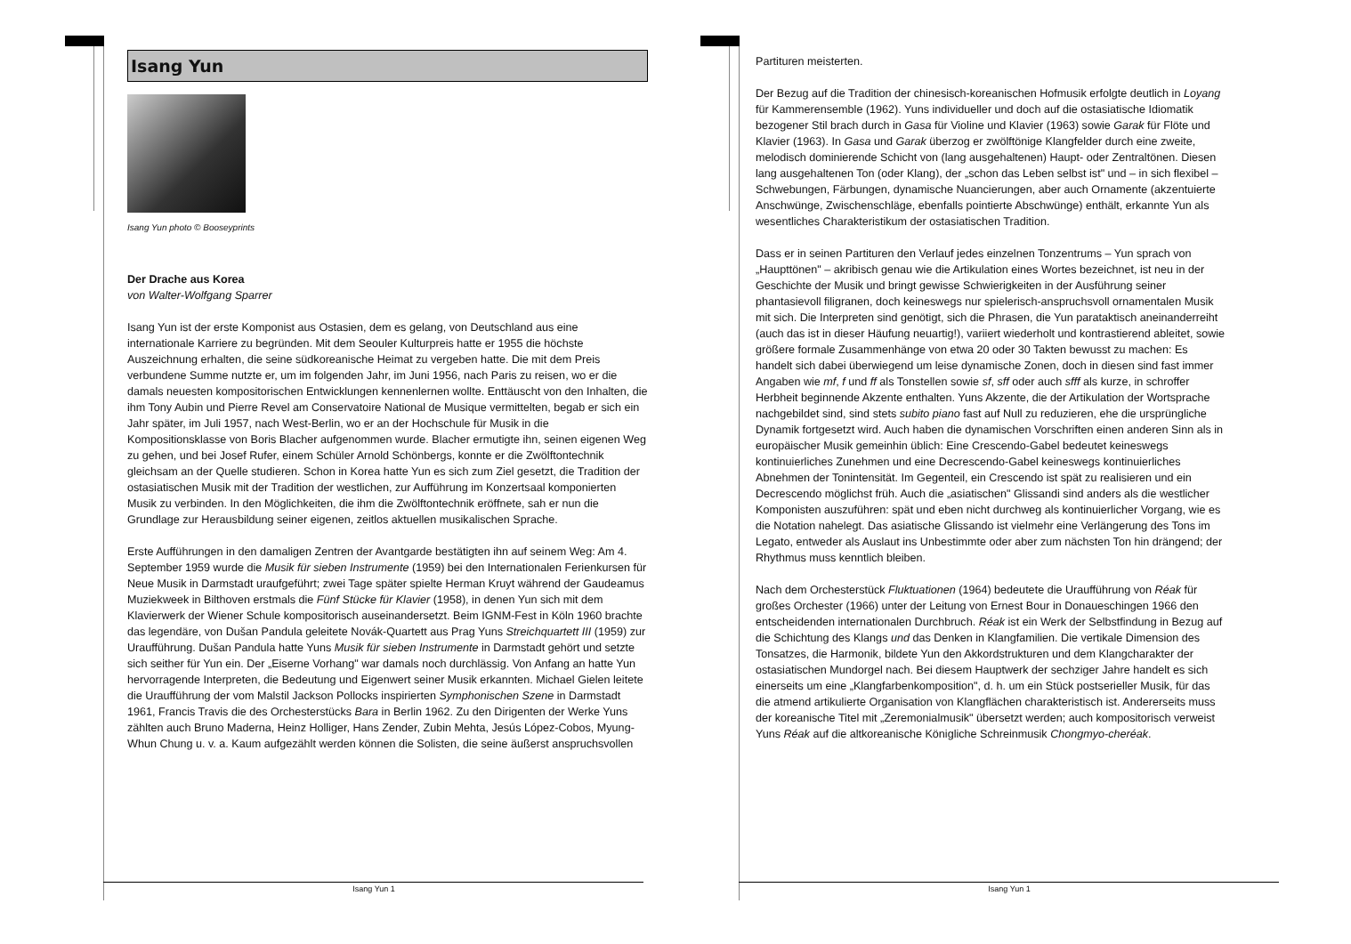Isang Yun
Isang Yun photo © Booseyprints
Der Drache aus Korea
von Walter-Wolfgang Sparrer
Isang Yun ist der erste Komponist aus Ostasien, dem es gelang, von Deutschland aus eine internationale Karriere zu begründen. Mit dem Seouler Kulturpreis hatte er 1955 die höchste Auszeichnung erhalten, die seine südkoreanische Heimat zu vergeben hatte. Die mit dem Preis verbundene Summe nutzte er, um im folgenden Jahr, im Juni 1956, nach Paris zu reisen, wo er die damals neuesten kompositorischen Entwicklungen kennenlernen wollte. Enttäuscht von den Inhalten, die ihm Tony Aubin und Pierre Revel am Conservatoire National de Musique vermittelten, begab er sich ein Jahr später, im Juli 1957, nach West-Berlin, wo er an der Hochschule für Musik in die Kompositionsklasse von Boris Blacher aufgenommen wurde. Blacher ermutigte ihn, seinen eigenen Weg zu gehen, und bei Josef Rufer, einem Schüler Arnold Schönbergs, konnte er die Zwölftontechnik gleichsam an der Quelle studieren. Schon in Korea hatte Yun es sich zum Ziel gesetzt, die Tradition der ostasiatischen Musik mit der Tradition der westlichen, zur Aufführung im Konzertsaal komponierten Musik zu verbinden. In den Möglichkeiten, die ihm die Zwölftontechnik eröffnete, sah er nun die Grundlage zur Herausbildung seiner eigenen, zeitlos aktuellen musikalischen Sprache.
Erste Aufführungen in den damaligen Zentren der Avantgarde bestätigten ihn auf seinem Weg: Am 4. September 1959 wurde die Musik für sieben Instrumente (1959) bei den Internationalen Ferienkursen für Neue Musik in Darmstadt uraufgeführt; zwei Tage später spielte Herman Kruyt während der Gaudeamus Muziekweek in Bilthoven erstmals die Fünf Stücke für Klavier (1958), in denen Yun sich mit dem Klavierwerk der Wiener Schule kompositorisch auseinandersetzt. Beim IGNM-Fest in Köln 1960 brachte das legendäre, von Dušan Pandula geleitete Novák-Quartett aus Prag Yuns Streichquartett III (1959) zur Uraufführung. Dušan Pandula hatte Yuns Musik für sieben Instrumente in Darmstadt gehört und setzte sich seither für Yun ein. Der „Eiserne Vorhang" war damals noch durchlässig. Von Anfang an hatte Yun hervorragende Interpreten, die Bedeutung und Eigenwert seiner Musik erkannten. Michael Gielen leitete die Uraufführung der vom Malstil Jackson Pollocks inspirierten Symphonischen Szene in Darmstadt 1961, Francis Travis die des Orchesterstücks Bara in Berlin 1962. Zu den Dirigenten der Werke Yuns zählten auch Bruno Maderna, Heinz Holliger, Hans Zender, Zubin Mehta, Jesús López-Cobos, Myung-Whun Chung u. v. a. Kaum aufgezählt werden können die Solisten, die seine äußerst anspruchsvollen
Isang Yun 1
Partituren meisterten.
Der Bezug auf die Tradition der chinesisch-koreanischen Hofmusik erfolgte deutlich in Loyang für Kammerensemble (1962). Yuns individueller und doch auf die ostasiatische Idiomatik bezogener Stil brach durch in Gasa für Violine und Klavier (1963) sowie Garak für Flöte und Klavier (1963). In Gasa und Garak überzog er zwölftönige Klangfelder durch eine zweite, melodisch dominierende Schicht von (lang ausgehaltenen) Haupt- oder Zentraltönen. Diesen lang ausgehaltenen Ton (oder Klang), der „schon das Leben selbst ist" und – in sich flexibel – Schwebungen, Färbungen, dynamische Nuancierungen, aber auch Ornamente (akzentuierte Anschwünge, Zwischenschläge, ebenfalls pointierte Abschwünge) enthält, erkannte Yun als wesentliches Charakteristikum der ostasiatischen Tradition.
Dass er in seinen Partituren den Verlauf jedes einzelnen Tonzentrums – Yun sprach von „Haupttönen" – akribisch genau wie die Artikulation eines Wortes bezeichnet, ist neu in der Geschichte der Musik und bringt gewisse Schwierigkeiten in der Ausführung seiner phantasievoll filigranen, doch keineswegs nur spielerisch-anspruchsvoll ornamentalen Musik mit sich. Die Interpreten sind genötigt, sich die Phrasen, die Yun parataktisch aneinanderreiht (auch das ist in dieser Häufung neuartig!), variiert wiederholt und kontrastierend ableitet, sowie größere formale Zusammenhänge von etwa 20 oder 30 Takten bewusst zu machen: Es handelt sich dabei überwiegend um leise dynamische Zonen, doch in diesen sind fast immer Angaben wie mf, f und ff als Tonstellen sowie sf, sff oder auch sfff als kurze, in schroffer Herbheit beginnende Akzente enthalten. Yuns Akzente, die der Artikulation der Wortsprache nachgebildet sind, sind stets subito piano fast auf Null zu reduzieren, ehe die ursprüngliche Dynamik fortgesetzt wird. Auch haben die dynamischen Vorschriften einen anderen Sinn als in europäischer Musik gemeinhin üblich: Eine Crescendo-Gabel bedeutet keineswegs kontinuierliches Zunehmen und eine Decrescendo-Gabel keineswegs kontinuierliches Abnehmen der Tonintensität. Im Gegenteil, ein Crescendo ist spät zu realisieren und ein Decrescendo möglichst früh. Auch die „asiatischen" Glissandi sind anders als die westlicher Komponisten auszuführen: spät und eben nicht durchweg als kontinuierlicher Vorgang, wie es die Notation nahelegt. Das asiatische Glissando ist vielmehr eine Verlängerung des Tons im Legato, entweder als Auslaut ins Unbestimmte oder aber zum nächsten Ton hin drängend; der Rhythmus muss kenntlich bleiben.
Nach dem Orchesterstück Fluktuationen (1964) bedeutete die Uraufführung von Réak für großes Orchester (1966) unter der Leitung von Ernest Bour in Donaueschingen 1966 den entscheidenden internationalen Durchbruch. Réak ist ein Werk der Selbstfindung in Bezug auf die Schichtung des Klangs und das Denken in Klangfamilien. Die vertikale Dimension des Tonsatzes, die Harmonik, bildete Yun den Akkordstrukturen und dem Klangcharakter der ostasiatischen Mundorgel nach. Bei diesem Hauptwerk der sechziger Jahre handelt es sich einerseits um eine „Klangfarbenkomposition", d. h. um ein Stück postserieller Musik, für das die atmend artikulierte Organisation von Klangflächen charakteristisch ist. Andererseits muss der koreanische Titel mit „Zeremonialmusik" übersetzt werden; auch kompositorisch verweist Yuns Réak auf die altkoreanische Königliche Schreinmusik Chongmyo-cheréak.
Isang Yun 1